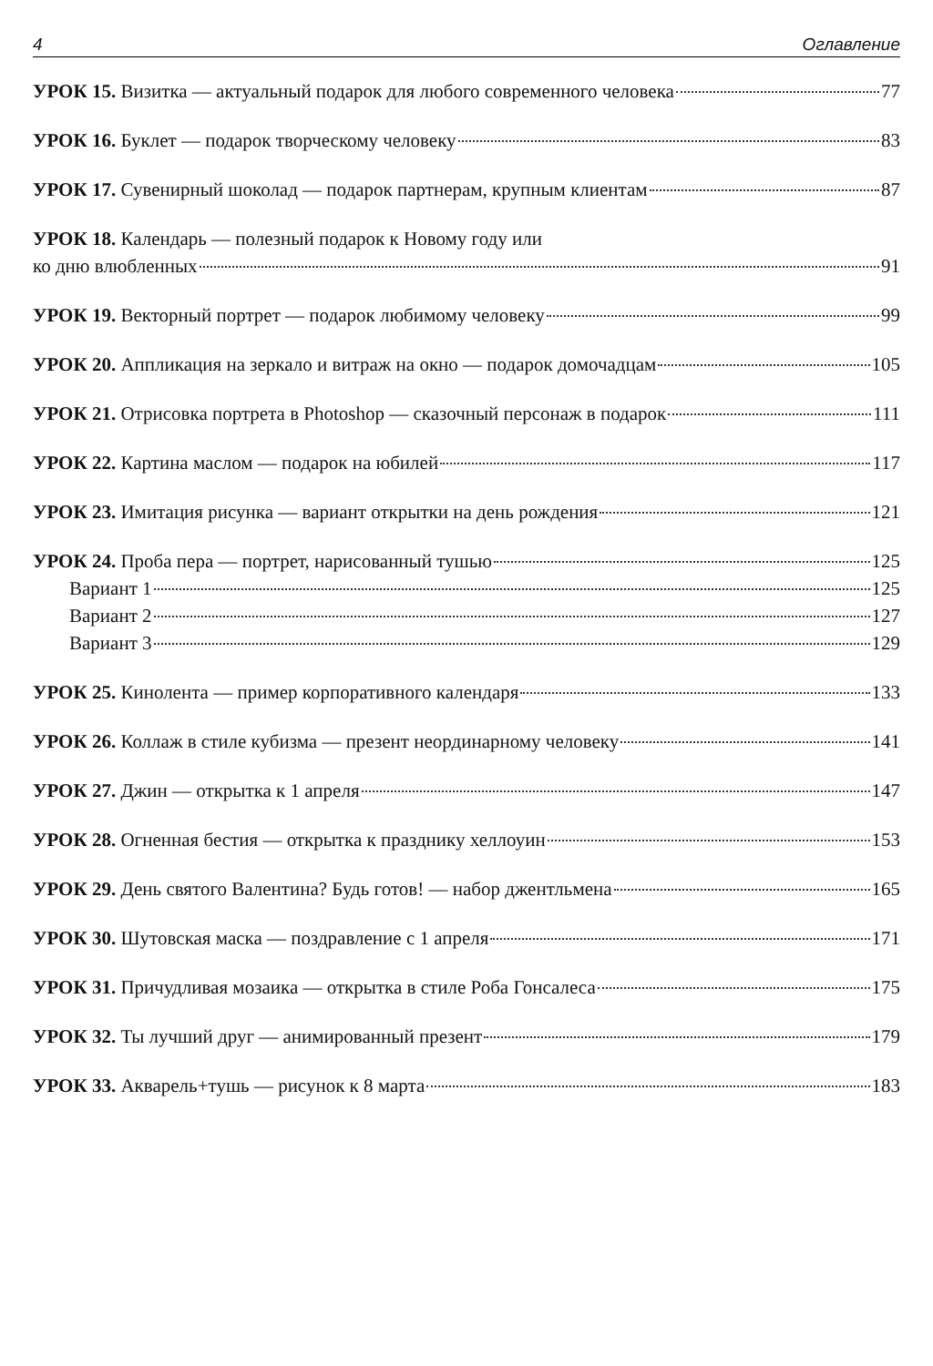4 Оглавление
УРОК 15. Визитка — актуальный подарок для любого современного человека 77
УРОК 16. Буклет — подарок творческому человеку 83
УРОК 17. Сувенирный шоколад — подарок партнерам, крупным клиентам 87
УРОК 18. Календарь — полезный подарок к Новому году или
ко дню влюбленных 91
УРОК 19. Векторный портрет — подарок любимому человеку 99
УРОК 20. Аппликация на зеркало и витраж на окно — подарок домочадцам 105
УРОК 21. Отрисовка портрета в Photoshop — сказочный персонаж в подарок 111
УРОК 22. Картина маслом — подарок на юбилей 117
УРОК 23. Имитация рисунка — вариант открытки на день рождения 121
УРОК 24. Проба пера — портрет, нарисованный тушью 125
Вариант 1 125
Вариант 2 127
Вариант 3 129
УРОК 25. Кинолента — пример корпоративного календаря 133
УРОК 26. Коллаж в стиле кубизма — презент неординарному человеку 141
УРОК 27. Джин — открытка к 1 апреля 147
УРОК 28. Огненная бестия — открытка к празднику хеллоуин 153
УРОК 29. День святого Валентина? Будь готов! — набор джентльмена 165
УРОК 30. Шутовская маска — поздравление с 1 апреля 171
УРОК 31. Причудливая мозаика — открытка в стиле Роба Гонсалеса 175
УРОК 32. Ты лучший друг — анимированный презент 179
УРОК 33. Акварель+тушь — рисунок к 8 марта 183